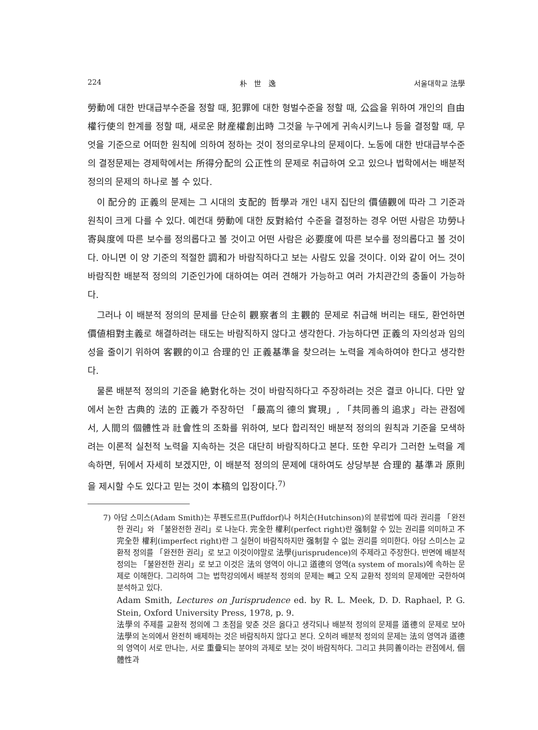224 朴 世 逸 서울대학교 法學
勞動에 대한 반대급부수준을 정할 때, 犯罪에 대한 형벌수준을 정할 때, 公益을 위하여 개인의 自由權行使의 한계를 정할 때, 새로운 財産權創出時 그것을 누구에게 귀속시키느냐 등을 결정할 때, 무엇을 기준으로 어떠한 원칙에 의하여 정하는 것이 정의로우냐의 문제이다. 노동에 대한 반대급부수준의 결정문제는 경제학에서는 所得分配의 公正性의 문제로 취급하여 오고 있으나 법학에서는 배분적 정의의 문제의 하나로 볼 수 있다.
이 配分的 正義의 문제는 그 시대의 支配的 哲學과 개인 내지 집단의 價値觀에 따라 그 기준과 원칙이 크게 다를 수 있다. 예컨대 勞動에 대한 反對給付 수준을 결정하는 경우 어떤 사람은 功勞나 寄與度에 따른 보수를 정의롭다고 볼 것이고 어떤 사람은 必要度에 따른 보수를 정의롭다고 볼 것이다. 아니면 이 양 기준의 적절한 調和가 바람직하다고 보는 사람도 있을 것이다. 이와 같이 어느 것이 바람직한 배분적 정의의 기준인가에 대하여는 여러 견해가 가능하고 여러 가치관간의 충돌이 가능하다.
그러나 이 배분적 정의의 문제를 단순히 觀察者의 主觀的 문제로 취급해 버리는 태도, 환언하면 價値相對主義로 해결하려는 태도는 바람직하지 않다고 생각한다. 가능하다면 正義의 자의성과 임의성을 줄이기 위하여 客觀的이고 合理的인 正義基準을 찾으려는 노력을 계속하여야 한다고 생각한다.
물론 배분적 정의의 기준을 絶對化하는 것이 바람직하다고 주장하려는 것은 결코 아니다. 다만 앞에서 논한 古典的 法的 正義가 주장하던 「最高의 德의 實現」, 「共同善의 追求」라는 관점에서, 人間의 個體性과 社會性의 조화를 위하여, 보다 합리적인 배분적 정의의 원칙과 기준을 모색하려는 이론적 실천적 노력을 지속하는 것은 대단히 바람직하다고 본다. 또한 우리가 그러한 노력을 계속하면, 뒤에서 자세히 보겠지만, 이 배분적 정의의 문제에 대하여도 상당부분 合理的 基準과 原則을 제시할 수도 있다고 믿는 것이 本稿의 입장이다.<sup>7)</sup>
7) 아담 스미스(Adam Smith)는 푸펜도르프(Puffdorf)나 허치슨(Hutchinson)의 분류법에 따라 권리를 「완전한 권리」와 「불완전한 권리」로 나눈다. 完全한 權利(perfect right)란 强制할 수 있는 권리를 의미하고 不完全한 權利(imperfect right)란 그 실현이 바람직하지만 强制할 수 없는 권리를 의미한다. 아담 스미스는 교환적 정의를 「완전한 권리」로 보고 이것이야말로 法學(jurisprudence)의 주제라고 주장한다. 반면에 배분적 정의는 「불완전한 권리」로 보고 이것은 法의 영역이 아니고 道德의 영역(a system of morals)에 속하는 문제로 이해한다. 그리하여 그는 법학강의에서 배분적 정의의 문제는 빼고 오직 교환적 정의의 문제에만 국한하여 분석하고 있다.
Adam Smith, Lectures on Jurisprudence ed. by R. L. Meek, D. D. Raphael, P. G. Stein, Oxford University Press, 1978, p. 9.
法學의 주제를 교환적 정의에 그 초점을 맞춘 것은 옳다고 생각되나 배분적 정의의 문제를 道德의 문제로 보아 法學의 논의에서 완전히 배제하는 것은 바람직하지 않다고 본다. 오히려 배분적 정의의 문제는 法의 영역과 道德의 영역이 서로 만나는, 서로 重疊되는 분야의 과제로 보는 것이 바람직하다. 그리고 共同善이라는 관점에서, 個體性과